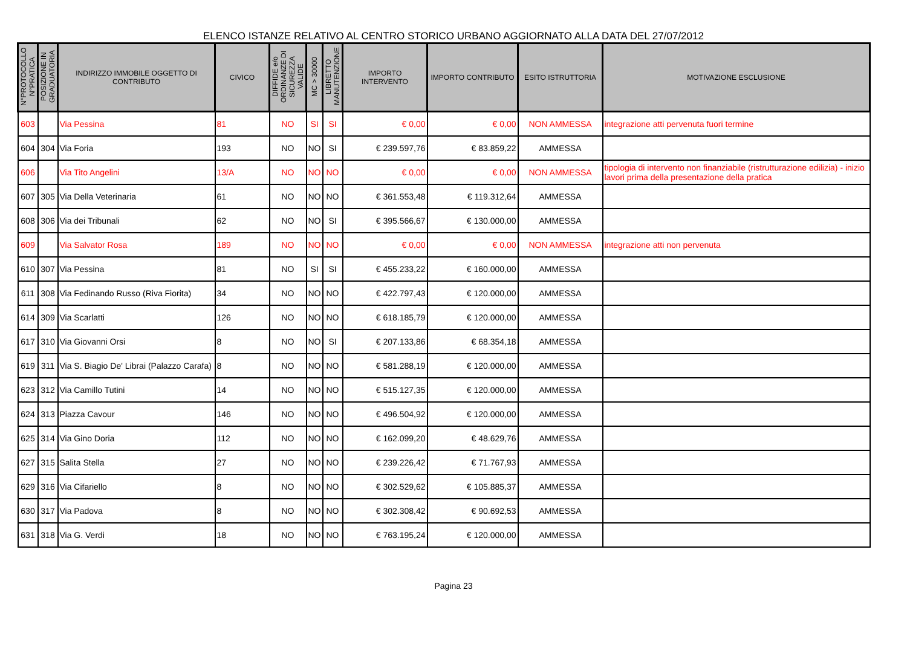ELENCO ISTANZE RELATIVO AL CENTRO STORICO URBANO AGGIORNATO ALLA DATA DEL 27/07/2012
| N°PROTOCOLLO N°PRATICA | POSIZIONE IN GRADUATORIA | INDIRIZZO IMMOBILE OGGETTO DI CONTRIBUTO | CIVICO | DIFFIDE e/o ORDINANZE DI SICUREZZA VALIDE | MC > 30000 | LIBRETTO MANUTENZIONE | IMPORTO INTERVENTO | IMPORTO CONTRIBUTO | ESITO ISTRUTTORIA | MOTIVAZIONE ESCLUSIONE |
| --- | --- | --- | --- | --- | --- | --- | --- | --- | --- | --- |
| 603 | | Via Pessina | 81 | NO | SI | SI | € 0,00 | € 0,00 | NON AMMESSA | integrazione atti pervenuta fuori termine |
| 604 | 304 | Via Foria | 193 | NO | NO | SI | € 239.597,76 | € 83.859,22 | AMMESSA | |
| 606 | | Via Tito Angelini | 13/A | NO | NO | NO | € 0,00 | € 0,00 | NON AMMESSA | tipologia di intervento non finanziabile (ristrutturazione edilizia) - inizio lavori prima della presentazione della pratica |
| 607 | 305 | Via Della Veterinaria | 61 | NO | NO | NO | € 361.553,48 | € 119.312,64 | AMMESSA | |
| 608 | 306 | Via dei Tribunali | 62 | NO | NO | SI | € 395.566,67 | € 130.000,00 | AMMESSA | |
| 609 | | Via Salvator Rosa | 189 | NO | NO | NO | € 0,00 | € 0,00 | NON AMMESSA | integrazione atti non pervenuta |
| 610 | 307 | Via Pessina | 81 | NO | SI | SI | € 455.233,22 | € 160.000,00 | AMMESSA | |
| 611 | 308 | Via Fedinando Russo (Riva Fiorita) | 34 | NO | NO | NO | € 422.797,43 | € 120.000,00 | AMMESSA | |
| 614 | 309 | Via Scarlatti | 126 | NO | NO | NO | € 618.185,79 | € 120.000,00 | AMMESSA | |
| 617 | 310 | Via Giovanni Orsi | 8 | NO | NO | SI | € 207.133,86 | € 68.354,18 | AMMESSA | |
| 619 | 311 | Via S. Biagio De' Librai (Palazzo Carafa) | 8 | NO | NO | NO | € 581.288,19 | € 120.000,00 | AMMESSA | |
| 623 | 312 | Via Camillo Tutini | 14 | NO | NO | NO | € 515.127,35 | € 120.000,00 | AMMESSA | |
| 624 | 313 | Piazza Cavour | 146 | NO | NO | NO | € 496.504,92 | € 120.000,00 | AMMESSA | |
| 625 | 314 | Via Gino Doria | 112 | NO | NO | NO | € 162.099,20 | € 48.629,76 | AMMESSA | |
| 627 | 315 | Salita Stella | 27 | NO | NO | NO | € 239.226,42 | € 71.767,93 | AMMESSA | |
| 629 | 316 | Via Cifariello | 8 | NO | NO | NO | € 302.529,62 | € 105.885,37 | AMMESSA | |
| 630 | 317 | Via Padova | 8 | NO | NO | NO | € 302.308,42 | € 90.692,53 | AMMESSA | |
| 631 | 318 | Via G. Verdi | 18 | NO | NO | NO | € 763.195,24 | € 120.000,00 | AMMESSA | |
Pagina 23